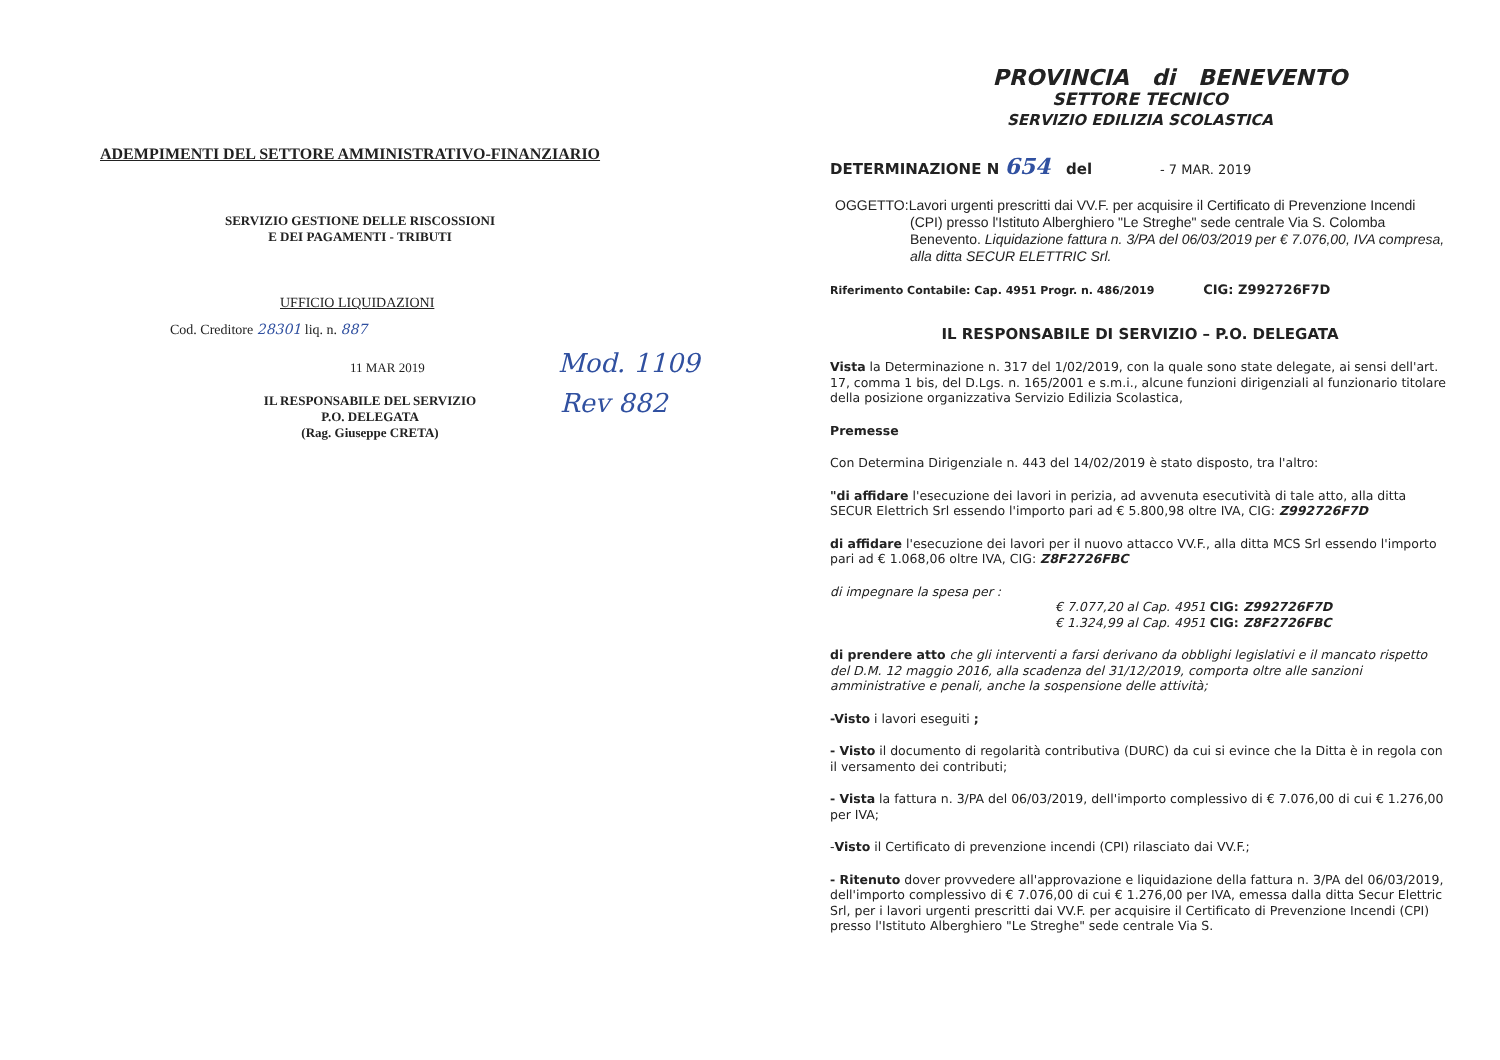ADEMPIMENTI DEL SETTORE AMMINISTRATIVO-FINANZIARIO
SERVIZIO GESTIONE DELLE RISCOSSIONI
E DEI PAGAMENTI - TRIBUTI
UFFICIO LIQUIDAZIONI
Cod. Creditore 28301 liq. n. 887
11 MAR 2019 Mod. 1109
Rev 882
IL RESPONSABILE DEL SERVIZIO
P.O. DELEGATA
(Rag. Giuseppe CRETA)
PROVINCIA di BENEVENTO
SETTORE TECNICO
SERVIZIO EDILIZIA SCOLASTICA
DETERMINAZIONE N 654 del - 7 MAR. 2019
OGGETTO:Lavori urgenti prescritti dai VV.F. per acquisire il Certificato di Prevenzione Incendi (CPI) presso l'Istituto Alberghiero "Le Streghe" sede centrale Via S. Colomba Benevento. Liquidazione fattura n. 3/PA del 06/03/2019 per € 7.076,00, IVA compresa, alla ditta SECUR ELETTRIC Srl.
Riferimento Contabile: Cap. 4951 Progr. n. 486/2019 CIG: Z992726F7D
IL RESPONSABILE DI SERVIZIO – P.O. DELEGATA
Vista la Determinazione n. 317 del 1/02/2019, con la quale sono state delegate, ai sensi dell'art. 17, comma 1 bis, del D.Lgs. n. 165/2001 e s.m.i., alcune funzioni dirigenziali al funzionario titolare della posizione organizzativa Servizio Edilizia Scolastica,
Premesse
Con Determina Dirigenziale n. 443 del 14/02/2019 è stato disposto, tra l'altro:
"di affidare l'esecuzione dei lavori in perizia, ad avvenuta esecutività di tale atto, alla ditta SECUR Elettrich Srl essendo l'importo pari ad € 5.800,98 oltre IVA, CIG: Z992726F7D
di affidare l'esecuzione dei lavori per il nuovo attacco VV.F., alla ditta MCS Srl essendo l'importo pari ad € 1.068,06 oltre IVA, CIG: Z8F2726FBC
di impegnare la spesa per :
€ 7.077,20 al Cap. 4951 CIG: Z992726F7D
€ 1.324,99 al Cap. 4951 CIG: Z8F2726FBC
di prendere atto che gli interventi a farsi derivano da obblighi legislativi e il mancato rispetto del D.M. 12 maggio 2016, alla scadenza del 31/12/2019, comporta oltre alle sanzioni amministrative e penali, anche la sospensione delle attività;
-Visto i lavori eseguiti ;
- Visto il documento di regolarità contributiva (DURC) da cui si evince che la Ditta è in regola con il versamento dei contributi;
- Vista la fattura n. 3/PA del 06/03/2019, dell'importo complessivo di € 7.076,00 di cui € 1.276,00 per IVA;
-Visto il Certificato di prevenzione incendi (CPI) rilasciato dai VV.F.;
- Ritenuto dover provvedere all'approvazione e liquidazione della fattura n. 3/PA del 06/03/2019, dell'importo complessivo di € 7.076,00 di cui € 1.276,00 per IVA, emessa dalla ditta Secur Elettric Srl, per i lavori urgenti prescritti dai VV.F. per acquisire il Certificato di Prevenzione Incendi (CPI) presso l'Istituto Alberghiero "Le Streghe" sede centrale Via S.